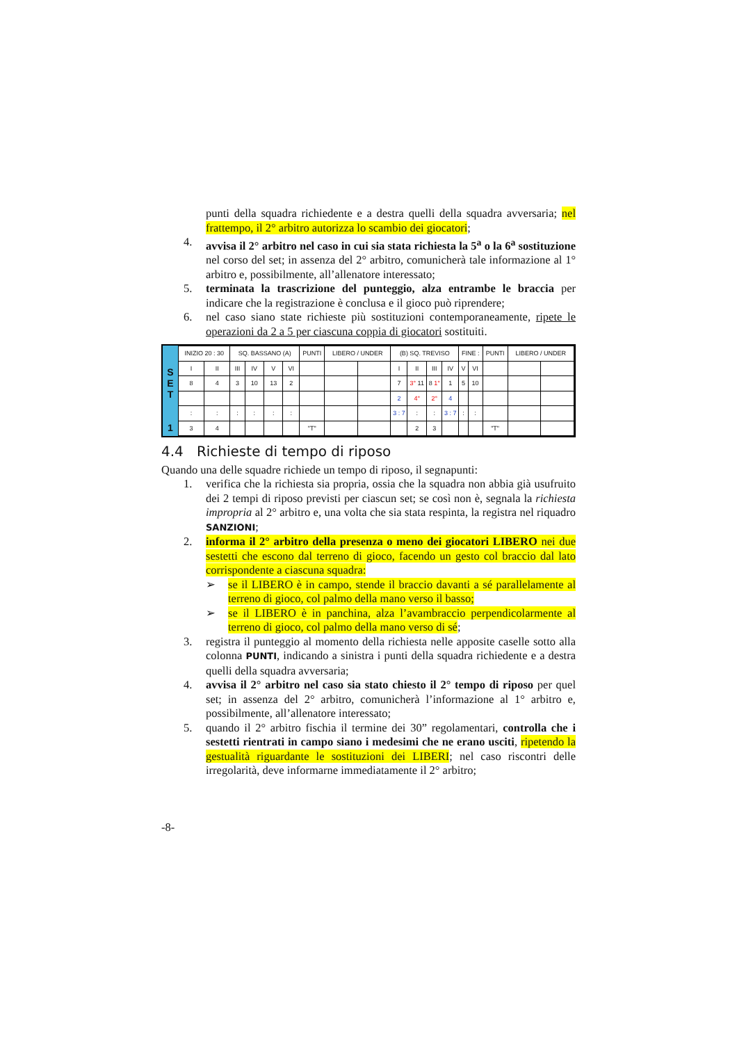punti della squadra richiedente e a destra quelli della squadra avversaria; nel frattempo, il 2° arbitro autorizza lo scambio dei giocatori;
4. avvisa il 2° arbitro nel caso in cui sia stata richiesta la 5<sup>a</sup> o la 6<sup>a</sup> sostituzione nel corso del set; in assenza del 2° arbitro, comunicherà tale informazione al 1° arbitro e, possibilmente, all’allenatore interessato;
5. terminata la trascrizione del punteggio, alza entrambe le braccia per indicare che la registrazione è conclusa e il gioco può riprendere;
6. nel caso siano state richieste più sostituzioni contemporaneamente, ripete le operazioni da 2 a 5 per ciascuna coppia di giocatori sostituiti.
S
E
T
1
| INIZIO 20 : 30 | | SQ. BASSANO (A) | | | | PUNTI | LIBERO / UNDER | | (B) SQ. TREVISO | | | | FINE : | | PUNTI | LIBERO / UNDER | |
| I | II | III | IV | V | VI | | | | I | II | III | IV | V | VI | | | |
| 8 | 4 | 3 | 10 | 13 | 2 | | | | 7 | 3° 11 | 8 1° | 1 | 5 | 10 | | | |
| | | | | | | | | | 2 | 4° | 2° | 4 | | | | | |
| : | : | : | : | : | : | | | | 3 : 7 | : | : | 3 : 7 | : | : | | | |
| 3 | 4 | | | | | "T" | | | | 2 | 3 | | | | "T" | | |
4.4 Richieste di tempo di riposo
Quando una delle squadre richiede un tempo di riposo, il segnapunti:
1. verifica che la richiesta sia propria, ossia che la squadra non abbia già usufruito dei 2 tempi di riposo previsti per ciascun set; se così non è, segnala la richiesta impropria al 2° arbitro e, una volta che sia stata respinta, la registra nel riquadro SANZIONI;
2. informa il 2° arbitro della presenza o meno dei giocatori LIBERO nei due sestetti che escono dal terreno di gioco, facendo un gesto col braccio dal lato corrispondente a ciascuna squadra:
➢ se il LIBERO è in campo, stende il braccio davanti a sé parallelamente al terreno di gioco, col palmo della mano verso il basso;
➢ se il LIBERO è in panchina, alza l’avambraccio perpendicolarmente al terreno di gioco, col palmo della mano verso di sé;
3. registra il punteggio al momento della richiesta nelle apposite caselle sotto alla colonna PUNTI, indicando a sinistra i punti della squadra richiedente e a destra quelli della squadra avversaria;
4. avvisa il 2° arbitro nel caso sia stato chiesto il 2° tempo di riposo per quel set; in assenza del 2° arbitro, comunicherà l’informazione al 1° arbitro e, possibilmente, all’allenatore interessato;
5. quando il 2° arbitro fischia il termine dei 30” regolamentari, controlla che i sestetti rientrati in campo siano i medesimi che ne erano usciti, ripetendo la gestualità riguardante le sostituzioni dei LIBERI; nel caso riscontri delle irregolarità, deve informarne immediatamente il 2° arbitro;
-8-